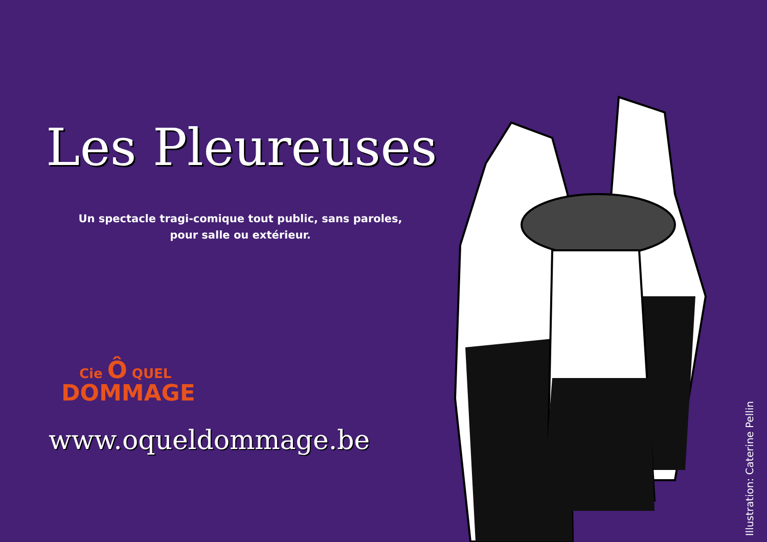Les Pleureuses
Un spectacle tragi-comique tout public, sans paroles,
pour salle ou extérieur.
Cie Ô QUEL
DOMMAGE
www.oqueldommage.be
Illustration: Caterine Pellin